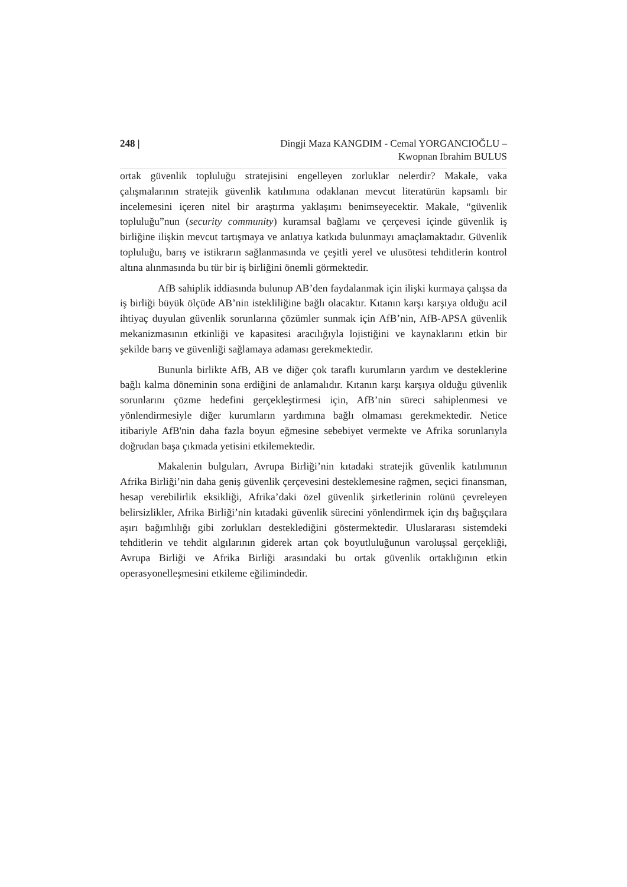248 | Dingji Maza KANGDIM - Cemal YORGANCIOĞLU –
Kwopnan Ibrahim BULUS
ortak güvenlik topluluğu stratejisini engelleyen zorluklar nelerdir? Makale, vaka çalışmalarının stratejik güvenlik katılımına odaklanan mevcut literatürün kapsamlı bir incelemesini içeren nitel bir araştırma yaklaşımı benimseyecektir. Makale, “güvenlik topluluğu”nun (security community) kuramsal bağlamı ve çerçevesi içinde güvenlik iş birliğine ilişkin mevcut tartışmaya ve anlatıya katkıda bulunmayı amaçlamaktadır. Güvenlik topluluğu, barış ve istikrarın sağlanmasında ve çeşitli yerel ve ulusötesi tehditlerin kontrol altına alınmasında bu tür bir iş birliğini önemli görmektedir.
AfB sahiplik iddiasında bulunup AB’den faydalanmak için ilişki kurmaya çalışsa da iş birliği büyük ölçüde AB’nin istekliliğine bağlı olacaktır. Kıtanın karşı karşıya olduğu acil ihtiyaç duyulan güvenlik sorunlarına çözümler sunmak için AfB’nin, AfB-APSA güvenlik mekanizmasının etkinliği ve kapasitesi aracılığıyla lojistiğini ve kaynaklarını etkin bir şekilde barış ve güvenliği sağlamaya adaması gerekmektedir.
Bununla birlikte AfB, AB ve diğer çok taraflı kurumların yardım ve desteklerine bağlı kalma döneminin sona erdiğini de anlamalıdır. Kıtanın karşı karşıya olduğu güvenlik sorunlarını çözme hedefini gerçekleştirmesi için, AfB’nin süreci sahiplenmesi ve yönlendirmesiyle diğer kurumların yardımına bağlı olmaması gerekmektedir. Netice itibariyle AfB'nin daha fazla boyun eğmesine sebebiyet vermekte ve Afrika sorunlarıyla doğrudan başa çıkmada yetisini etkilemektedir.
Makalenin bulguları, Avrupa Birliği’nin kıtadaki stratejik güvenlik katılımının Afrika Birliği’nin daha geniş güvenlik çerçevesini desteklemesine rağmen, seçici finansman, hesap verebilirlik eksikliği, Afrika’daki özel güvenlik şirketlerinin rolünü çevreleyen belirsizlikler, Afrika Birliği’nin kıtadaki güvenlik sürecini yönlendirmek için dış bağışçılara aşırı bağımlılığı gibi zorlukları desteklediğini göstermektedir. Uluslararası sistemdeki tehditlerin ve tehdit algılarının giderek artan çok boyutluluğunun varoluşsal gerçekliği, Avrupa Birliği ve Afrika Birliği arasındaki bu ortak güvenlik ortaklığının etkin operasyonelleşmesini etkileme eğilimindedir.